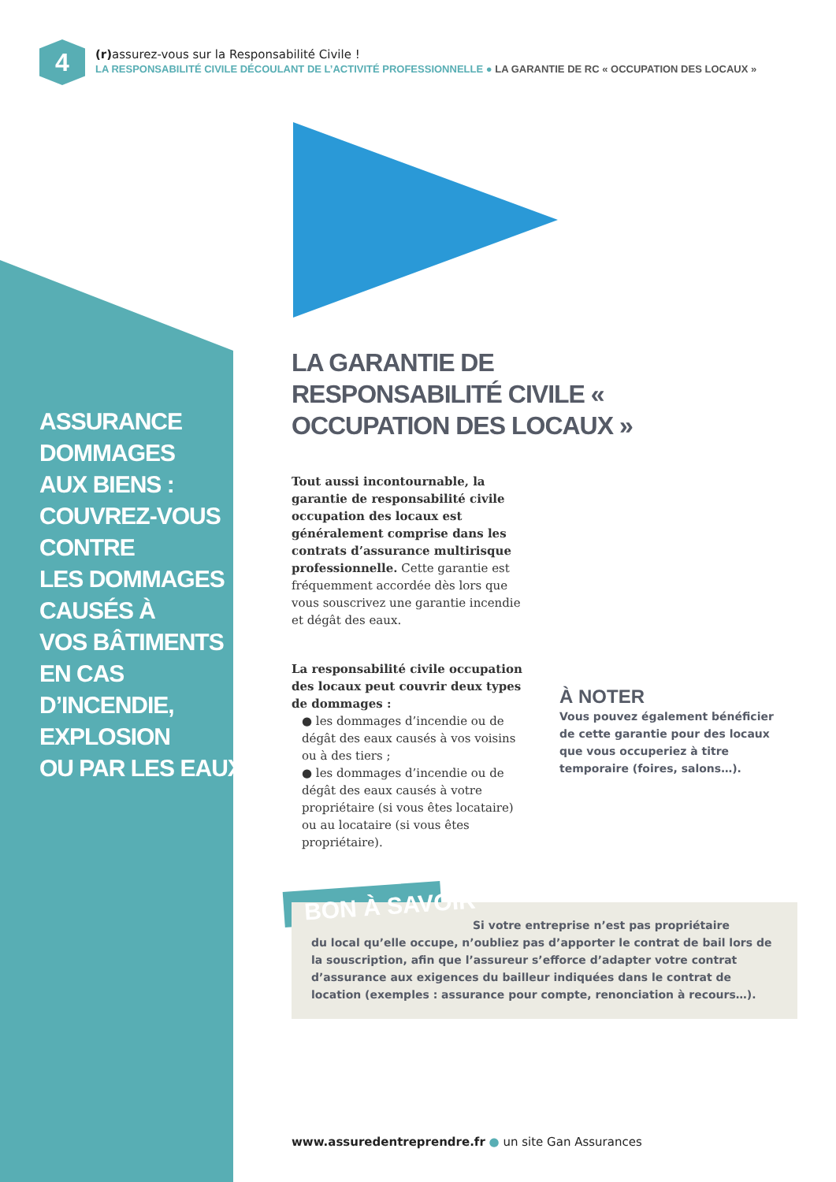4
(r) assurez-vous sur la Responsabilité Civile !
LA RESPONSABILITÉ CIVILE DÉCOULANT DE L’ACTIVITÉ PROFESSIONNELLE ● LA GARANTIE DE RC « OCCUPATION DES LOCAUX »
ASSURANCE
DOMMAGES
AUX BIENS :
COUVREZ-VOUS
CONTRE
LES DOMMAGES
CAUSÉS À
VOS BÂTIMENTS
EN CAS
D’INCENDIE,
EXPLOSION
OU PAR LES EAUX.
LA GARANTIE DE RESPONSABILITÉ CIVILE « OCCUPATION DES LOCAUX »
Tout aussi incontournable, la garantie de responsabilité civile occupation des locaux est généralement comprise dans les contrats d’assurance multirisque professionnelle. Cette garantie est fréquemment accordée dès lors que vous souscrivez une garantie incendie et dégât des eaux.
La responsabilité civile occupation des locaux peut couvrir deux types de dommages :
● les dommages d’incendie ou de dégât des eaux causés à vos voisins ou à des tiers ;
● les dommages d’incendie ou de dégât des eaux causés à votre propriétaire (si vous êtes locataire) ou au locataire (si vous êtes propriétaire).
À NOTER
Vous pouvez également bénéficier de cette garantie pour des locaux que vous occuperiez à titre temporaire (foires, salons…).
BON À SAVOIR
Si votre entreprise n’est pas propriétaire
du local qu’elle occupe, n’oubliez pas d’apporter le contrat de bail lors de la souscription, afin que l’assureur s’efforce d’adapter votre contrat d’assurance aux exigences du bailleur indiquées dans le contrat de location (exemples : assurance pour compte, renonciation à recours…).
www.assuredentreprendre.fr ● un site Gan Assurances